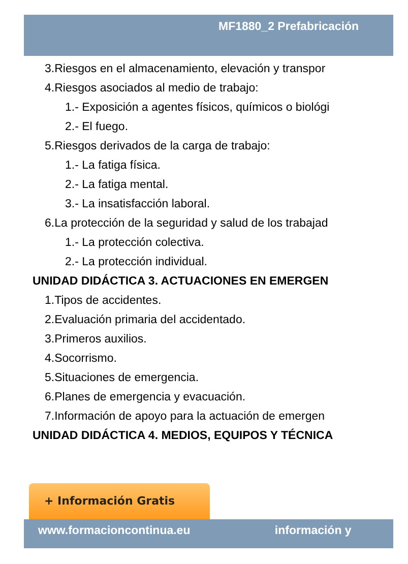MF1880_2 Prefabricación
3.Riesgos en el almacenamiento, elevación y transpor
4.Riesgos asociados al medio de trabajo:
1.- Exposición a agentes físicos, químicos o biológi
2.- El fuego.
5.Riesgos derivados de la carga de trabajo:
1.- La fatiga física.
2.- La fatiga mental.
3.- La insatisfacción laboral.
6.La protección de la seguridad y salud de los trabajad
1.- La protección colectiva.
2.- La protección individual.
UNIDAD DIDÁCTICA 3. ACTUACIONES EN EMERGEN
1.Tipos de accidentes.
2.Evaluación primaria del accidentado.
3.Primeros auxilios.
4.Socorrismo.
5.Situaciones de emergencia.
6.Planes de emergencia y evacuación.
7.Información de apoyo para la actuación de emergen
UNIDAD DIDÁCTICA 4. MEDIOS, EQUIPOS Y TÉCNICA
+ Información Gratis
www.formacioncontinua.eu información y